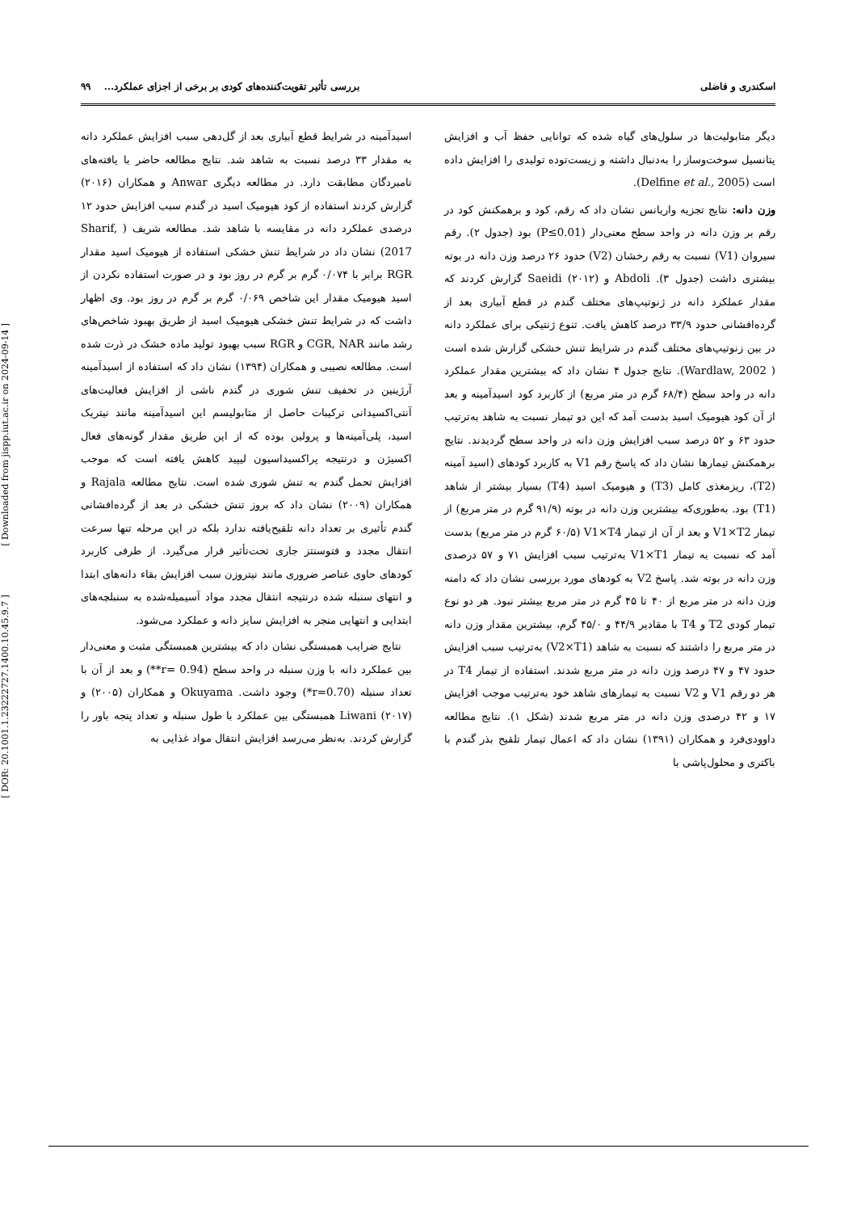[ DOR: 20.1001.1.23222727.1400.10.45.9.7 ] [ Downloaded from jispp.iut.ac.ir on 2024-09-14 ]
اسکندری و فاضلی بررسی تأثیر تقویت‌کننده‌های کودی بر برخی از اجزای عملکرد... ۹۹
دیگر متابولیت‌ها در سلول‌های گیاه شده که توانایی حفظ آب و افزایش پتانسیل سوخت‌وساز را به‌دنبال داشته و زیست‌توده تولیدی را افزایش داده است (Delfine et al., 2005).
وزن دانه: نتایج تجزیه واریانس نشان داد که رقم، کود و برهمکنش کود در رقم بر وزن دانه در واحد سطح معنی‌دار (P≤0.01) بود (جدول ۲). رقم سیروان (V1) نسبت به رقم رخشان (V2) حدود ۲۶ درصد وزن دانه در بوته بیشتری داشت (جدول ۳). Abdoli و Saeidi (۲۰۱۲) گزارش کردند که مقدار عملکرد دانه در ژنوتیپ‌های مختلف گندم در قطع آبیاری بعد از گرده‌افشانی حدود ۳۳/۹ درصد کاهش یافت. تنوع ژنتیکی برای عملکرد دانه در بین زنوتیپ‌های مختلف گندم در شرایط تنش خشکی گزارش شده است ( Wardlaw, 2002). نتایج جدول ۴ نشان داد که بیشترین مقدار عملکرد دانه در واحد سطح (۶۸/۴ گرم در متر مربع) از کاربرد کود اسیدآمینه و بعد از آن کود هیومیک اسید بدست آمد که این دو تیمار نسبت به شاهد به‌ترتیب حدود ۶۳ و ۵۲ درصد سبب افزایش وزن دانه در واحد سطح گردیدند. نتایج برهمکنش تیمارها نشان داد که پاسخ رقم V1 به کاربرد کودهای (اسید آمینه (T2)، ریزمغذی کامل (T3) و هیومیک اسید (T4) بسیار بیشتر از شاهد (T1) بود. به‌طوری‌که بیشترین وزن دانه در بوته (۹۱/۹ گرم در متر مربع) از تیمار V1×T2 و بعد از آن از تیمار V1×T4 (۶۰/۵ گرم در متر مربع) بدست آمد که نسبت به تیمار V1×T1 به‌ترتیب سبب افزایش ۷۱ و ۵۷ درصدی وزن دانه در بوته شد. پاسخ V2 به کودهای مورد بررسی نشان داد که دامنه وزن دانه در متر مربع از ۴۰ تا ۴۵ گرم در متر مربع بیشتر نبود. هر دو نوع تیمار کودی T2 و T4 با مقادیر ۴۴/۹ و ۴۵/۰ گرم، بیشترین مقدار وزن دانه در متر مربع را داشتند که نسبت به شاهد (V2×T1) به‌ترتیب سبب افزایش حدود ۴۷ و ۴۷ درصد وزن دانه در متر مربع شدند. استفاده از تیمار T4 در هر دو رقم V1 و V2 نسبت به تیمارهای شاهد خود به‌ترتیب موجب افزایش ۱۷ و ۴۲ درصدی وزن دانه در متر مربع شدند (شکل ۱). نتایج مطالعه داوودی‌فرد و همکاران (۱۳۹۱) نشان داد که اعمال تیمار تلقیح بذر گندم با باکتری و محلول‌پاشی با
اسیدآمینه در شرایط قطع آبیاری بعد از گل‌دهی سبب افزایش عملکرد دانه به مقدار ۳۳ درصد نسبت به شاهد شد. نتایج مطالعه حاضر با یافته‌های نامبردگان مطابقت دارد. در مطالعه دیگری Anwar و همکاران (۲۰۱۶) گزارش کردند استفاده از کود هیومیک اسید در گندم سبب افزایش حدود ۱۲ درصدی عملکرد دانه در مقایسه با شاهد شد. مطالعه شریف ( Sharif, 2017) نشان داد در شرایط تنش خشکی استفاده از هیومیک اسید مقدار RGR برابر با ۰/۰۷۴ گرم بر گرم در روز بود و در صورت استفاده نکردن از اسید هیومیک مقدار این شاخص ۰/۰۶۹ گرم بر گرم در روز بود. وی اظهار داشت که در شرایط تنش خشکی هیومیک اسید از طریق بهبود شاخص‌های رشد مانند CGR, NAR و RGR سبب بهبود تولید ماده خشک در ذرت شده است. مطالعه نصیبی و همکاران (۱۳۹۴) نشان داد که استفاده از اسیدآمینه آرژینین در تخفیف تنش شوری در گندم ناشی از افزایش فعالیت‌های آنتی‌اکسیدانی ترکیبات حاصل از متابولیسم این اسیدآمینه مانند نیتریک اسید، پلی‌آمینه‌ها و پرولین بوده که از این طریق مقدار گونه‌های فعال اکسیژن و درنتیجه پراکسیداسیون لیپید کاهش یافته است که موجب افزایش تحمل گندم به تنش شوری شده است. نتایج مطالعه Rajala و همکاران (۲۰۰۹) نشان داد که بروز تنش خشکی در بعد از گرده‌افشانی گندم تأثیری بر تعداد دانه تلقیح‌یافته ندارد بلکه در این مرحله تنها سرعت انتقال مجدد و فتوسنتز جاری تحت‌تأثیر قرار می‌گیرد. از طرفی کاربرد کودهای حاوی عناصر ضروری مانند نیتروزن سبب افزایش بقاء دانه‌های ابتدا و انتهای سنبله شده درنتیجه انتقال مجدد مواد آسیمیله‌شده به سنبلچه‌های ابتدایی و انتهایی منجر به افزایش سایز دانه و عملکرد می‌شود.
نتایج ضرایب همبستگی نشان داد که بیشترین همبستگی مثبت و معنی‌دار بین عملکرد دانه با وزن سنبله در واحد سطح (r= 0.94**) و بعد از آن با تعداد سنبله (r=0.70*) وجود داشت. Okuyama و همکاران (۲۰۰۵) و Liwani (۲۰۱۷) همبستگی بین عملکرد با طول سنبله و تعداد پنجه باور را گزارش کردند. به‌نظر می‌رسد افزایش انتقال مواد غذایی به